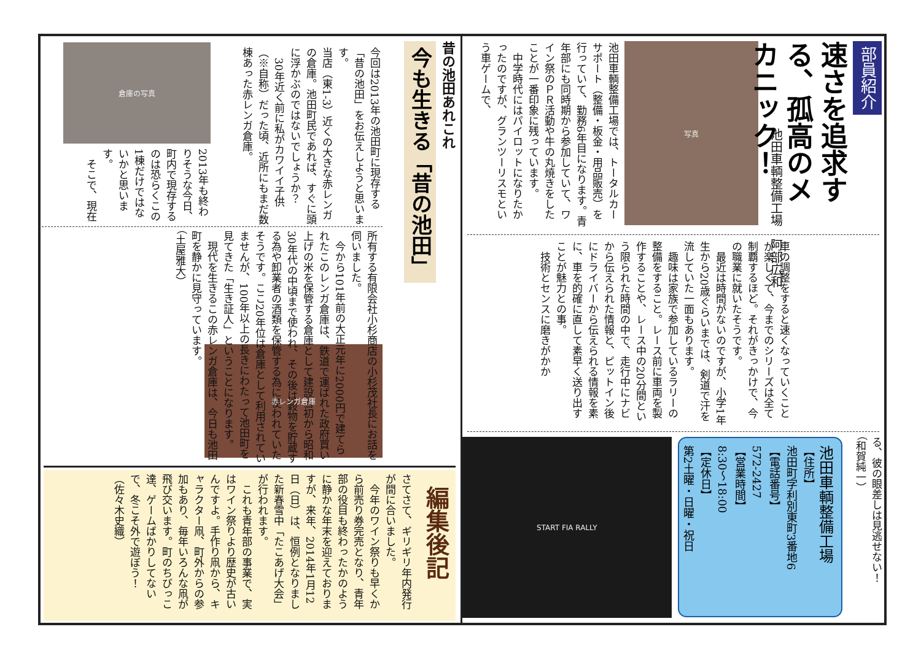部員紹介
速さを追求する、孤高のメカニック！
池田車輌整備工場　阿部広和
写真
池田車輌整備工場では、トータルカーサポート（整備・板金・用品販売）を行っていて、勤務6年目になります。青年部にも同時期から参加していて、ワイン祭のＰＲ活動や牛の丸焼きをしたことが一番印象に残っています。
　中学時代にはパイロットになりたかったのですが、グランツーリスモという車ゲームで、
車の調整をすると速くなっていくことが楽しくて、今までのシリーズは全て制覇するほど。それがきっかけで、今の職業に就いたそうです。
　最近は時間がないのですが、小学1年生から20歳ぐらいまでは、剣道で汗を流していた一面もあります。
　趣味は家族で参加しているラリーの整備をすること。レース前に車両を製作することや、レース中の20分間という限られた時間の中で、走行中にナビから伝えられた情報と、ピットイン後にドライバーから伝えられる情報を素に、車を的確に直して素早く送り出すことが魅力との事。
　技術とセンスに磨きがかか
る、彼の眼差しは見逃せない！
（和賀純一）
池田車輌整備工場
【住所】
池田町字利別東町3番地6
【電話番号】
572-2427
【営業時間】
8:30～18:00
【定休日】
第2土曜・日曜・祝日
START FIA RALLY
昔の池田あれこれ
今も生きる「昔の池田」
今回は2013年の池田町に現存する「昔の池田」をお伝えしようと思います。
当店（東1-3）近くの大きな赤レンガの倉庫。池田町民であれば、すぐに頭に浮かぶのではないでしょうか？
　30年近く前に私がカワイイ子供（※自称）だった頃、近所にもまだ数棟あった赤レンガ倉庫。
倉庫の写真
2013年も終わりそうな今日、町内で現存するのは恐らくこの1棟だけではないかと思います。
　そこで、現在
所有する有限会社小杉商店の小杉茂社長にお話を伺いました。
　今から101年前の大正元年に2000円で建てられたこのレンガ倉庫は、鉄道で運ばれた政府買い上げの米を保管する倉庫として建設当初から昭和30年代の中頃まで使われ、その後は穀物を貯蔵する為や卸業者の酒類を保管する為に使われていたそうです。ここ20年位は倉庫として利用されていませんが、100年以上の長きにわたって池田町を見てきた「生き証人」ということになります。
　現代を生きるこの赤レンガ倉庫は、今日も池田町を静かに見守っています。
（土屋雅大）
赤レンガ倉庫
編集後記
さてさて、ギリギリ年内発行が間に合いました。
　今年のワイン祭りも早くから前売り券完売となり、青年部の役目も終わったかのように静かな年末を迎えておりますが、来年、2014年1月12日（日）は、恒例となりました新春雪中「たこあげ大会」が行われます。
　これも青年部の事業で、実はワイン祭りより歴史が古いんですよ。手作り凧から、キャラクター凧、町外からの参加もあり、毎年いろんな凧が飛び交います。町のちびっこ達、ゲームばかりしてないで、冬こそ外で遊ぼう！（佐々木史織）